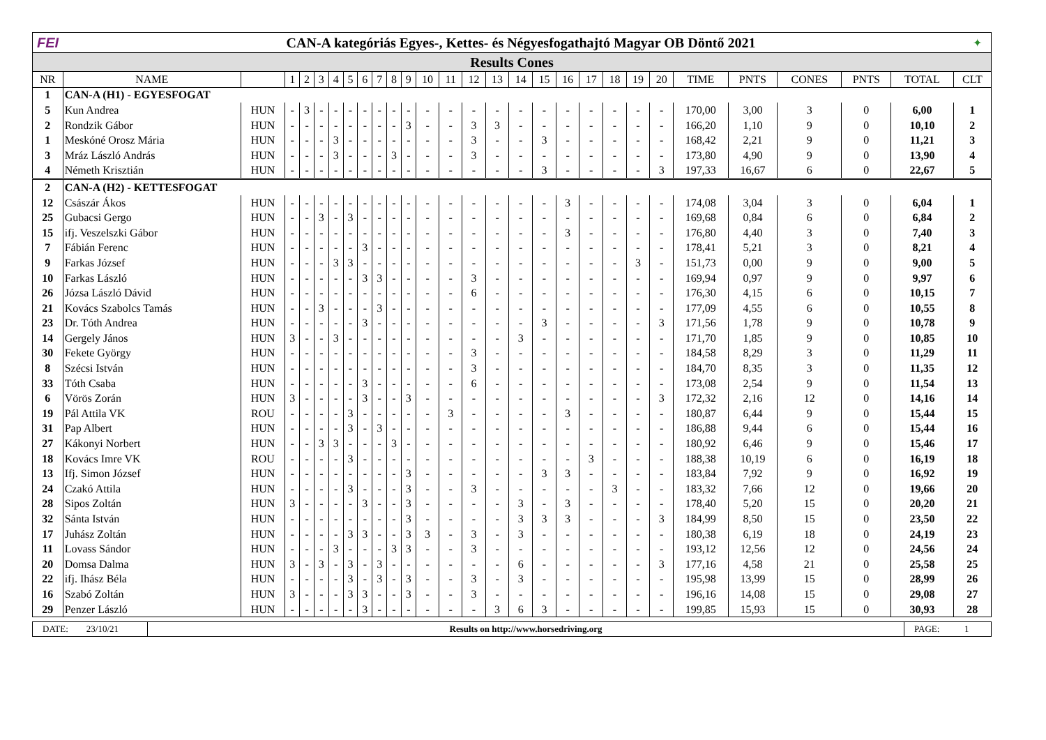FEI
CAN-A kategóriás Egyes-, Kettes- és Négyesfogathajtó Magyar OB Döntő 2021
✦
Results Cones
| NR | NAME | | 1 | 2 | 3 | 4 | 5 | 6 | 7 | 8 | 9 | 10 | 11 | 12 | 13 | 14 | 15 | 16 | 17 | 18 | 19 | 20 | TIME | PNTS | CONES | PNTS | TOTAL | CLT |
| --- | --- | --- | --- | --- | --- | --- | --- | --- | --- | --- | --- | --- | --- | --- | --- | --- | --- | --- | --- | --- | --- | --- | --- | --- | --- | --- | --- | --- |
| 1 | CAN-A (H1) - EGYESFOGAT | | | | | | | | | | | | | | | | | | | | | | | | | | | |
| 5 | Kun Andrea | HUN | - | 3 | - | - | - | - | - | - | - | - | - | - | - | - | - | - | - | - | - | - | 170,00 | 3,00 | 3 | 0 | 6,00 | 1 |
| 2 | Rondzik Gábor | HUN | - | - | - | - | - | - | - | - | 3 | - | - | 3 | 3 | - | - | - | - | - | - | - | 166,20 | 1,10 | 9 | 0 | 10,10 | 2 |
| 1 | Meskóné Orosz Mária | HUN | - | - | - | 3 | - | - | - | - | - | - | - | 3 | - | - | 3 | - | - | - | - | - | 168,42 | 2,21 | 9 | 0 | 11,21 | 3 |
| 3 | Mráz László András | HUN | - | - | - | 3 | - | - | - | 3 | - | - | - | 3 | - | - | - | - | - | - | - | - | 173,80 | 4,90 | 9 | 0 | 13,90 | 4 |
| 4 | Németh Krisztián | HUN | - | - | - | - | - | - | - | - | - | - | - | - | - | - | 3 | - | - | - | - | 3 | 197,33 | 16,67 | 6 | 0 | 22,67 | 5 |
| 2 | CAN-A (H2) - KETTESFOGAT | | | | | | | | | | | | | | | | | | | | | | | | | | | |
| 12 | Császár Ákos | HUN | - | - | - | - | - | - | - | - | - | - | - | - | - | - | - | 3 | - | - | - | - | 174,08 | 3,04 | 3 | 0 | 6,04 | 1 |
| 25 | Gubacsi Gergo | HUN | - | - | 3 | - | 3 | - | - | - | - | - | - | - | - | - | - | - | - | - | - | - | 169,68 | 0,84 | 6 | 0 | 6,84 | 2 |
| 15 | ifj. Veszelszki Gábor | HUN | - | - | - | - | - | - | - | - | - | - | - | - | - | - | - | 3 | - | - | - | - | 176,80 | 4,40 | 3 | 0 | 7,40 | 3 |
| 7 | Fábián Ferenc | HUN | - | - | - | - | - | 3 | - | - | - | - | - | - | - | - | - | - | - | - | - | - | 178,41 | 5,21 | 3 | 0 | 8,21 | 4 |
| 9 | Farkas József | HUN | - | - | - | 3 | 3 | - | - | - | - | - | - | - | - | - | - | - | - | - | 3 | - | 151,73 | 0,00 | 9 | 0 | 9,00 | 5 |
| 10 | Farkas László | HUN | - | - | - | - | - | 3 | 3 | - | - | - | - | 3 | - | - | - | - | - | - | - | - | 169,94 | 0,97 | 9 | 0 | 9,97 | 6 |
| 26 | Józsa László Dávid | HUN | - | - | - | - | - | - | - | - | - | - | - | 6 | - | - | - | - | - | - | - | - | 176,30 | 4,15 | 6 | 0 | 10,15 | 7 |
| 21 | Kovács Szabolcs Tamás | HUN | - | - | 3 | - | - | - | 3 | - | - | - | - | - | - | - | - | - | - | - | - | - | 177,09 | 4,55 | 6 | 0 | 10,55 | 8 |
| 23 | Dr. Tóth Andrea | HUN | - | - | - | - | - | 3 | - | - | - | - | - | - | - | - | 3 | - | - | - | - | 3 | 171,56 | 1,78 | 9 | 0 | 10,78 | 9 |
| 14 | Gergely János | HUN | 3 | - | - | 3 | - | - | - | - | - | - | - | - | - | 3 | - | - | - | - | - | - | 171,70 | 1,85 | 9 | 0 | 10,85 | 10 |
| 30 | Fekete György | HUN | - | - | - | - | - | - | - | - | - | - | - | 3 | - | - | - | - | - | - | - | - | 184,58 | 8,29 | 3 | 0 | 11,29 | 11 |
| 8 | Szécsi István | HUN | - | - | - | - | - | - | - | - | - | - | - | 3 | - | - | - | - | - | - | - | - | 184,70 | 8,35 | 3 | 0 | 11,35 | 12 |
| 33 | Tóth Csaba | HUN | - | - | - | - | - | 3 | - | - | - | - | - | 6 | - | - | - | - | - | - | - | - | 173,08 | 2,54 | 9 | 0 | 11,54 | 13 |
| 6 | Vörös Zorán | HUN | 3 | - | - | - | - | 3 | - | - | 3 | - | - | - | - | - | - | - | - | - | - | 3 | 172,32 | 2,16 | 12 | 0 | 14,16 | 14 |
| 19 | Pál Attila VK | ROU | - | - | - | - | 3 | - | - | - | - | - | 3 | - | - | - | - | 3 | - | - | - | - | 180,87 | 6,44 | 9 | 0 | 15,44 | 15 |
| 31 | Pap Albert | HUN | - | - | - | - | 3 | - | 3 | - | - | - | - | - | - | - | - | - | - | - | - | - | 186,88 | 9,44 | 6 | 0 | 15,44 | 16 |
| 27 | Kákonyi Norbert | HUN | - | - | 3 | 3 | - | - | - | 3 | - | - | - | - | - | - | - | - | - | - | - | - | 180,92 | 6,46 | 9 | 0 | 15,46 | 17 |
| 18 | Kovács Imre VK | ROU | - | - | - | - | 3 | - | - | - | - | - | - | - | - | - | - | - | 3 | - | - | - | 188,38 | 10,19 | 6 | 0 | 16,19 | 18 |
| 13 | Ifj. Simon József | HUN | - | - | - | - | - | - | - | - | 3 | - | - | - | - | - | 3 | 3 | - | - | - | - | 183,84 | 7,92 | 9 | 0 | 16,92 | 19 |
| 24 | Czakó Attila | HUN | - | - | - | - | 3 | - | - | - | 3 | - | - | 3 | - | - | - | - | - | 3 | - | - | 183,32 | 7,66 | 12 | 0 | 19,66 | 20 |
| 28 | Sipos Zoltán | HUN | 3 | - | - | - | - | 3 | - | - | 3 | - | - | - | - | 3 | - | 3 | - | - | - | - | 178,40 | 5,20 | 15 | 0 | 20,20 | 21 |
| 32 | Sánta István | HUN | - | - | - | - | - | - | - | - | 3 | - | - | - | - | 3 | 3 | 3 | - | - | - | 3 | 184,99 | 8,50 | 15 | 0 | 23,50 | 22 |
| 17 | Juhász Zoltán | HUN | - | - | - | - | 3 | 3 | - | - | 3 | 3 | - | 3 | - | 3 | - | - | - | - | - | - | 180,38 | 6,19 | 18 | 0 | 24,19 | 23 |
| 11 | Lovass Sándor | HUN | - | - | - | 3 | - | - | - | 3 | 3 | - | - | 3 | - | - | - | - | - | - | - | - | 193,12 | 12,56 | 12 | 0 | 24,56 | 24 |
| 20 | Domsa Dalma | HUN | 3 | - | 3 | - | 3 | - | 3 | - | - | - | - | - | - | 6 | - | - | - | - | - | 3 | 177,16 | 4,58 | 21 | 0 | 25,58 | 25 |
| 22 | ifj. Ihász Béla | HUN | - | - | - | - | 3 | - | 3 | - | 3 | - | - | 3 | - | 3 | - | - | - | - | - | - | 195,98 | 13,99 | 15 | 0 | 28,99 | 26 |
| 16 | Szabó Zoltán | HUN | 3 | - | - | - | 3 | 3 | - | - | 3 | - | - | 3 | - | - | - | - | - | - | - | - | 196,16 | 14,08 | 15 | 0 | 29,08 | 27 |
| 29 | Penzer László | HUN | - | - | - | - | - | 3 | - | - | - | - | - | - | 3 | 6 | 3 | - | - | - | - | - | 199,85 | 15,93 | 15 | 0 | 30,93 | 28 |
DATE: 23/10/21
Results on http://www.horsedriving.org
PAGE: 1